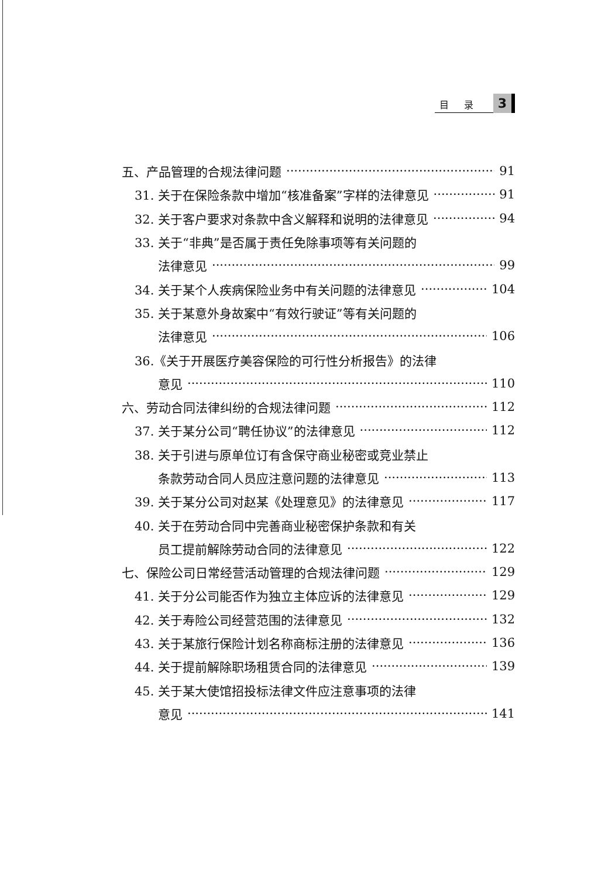目录 3
五、产品管理的合规法律问题 91
31. 关于在保险条款中增加“核准备案”字样的法律意见 91
32. 关于客户要求对条款中含义解释和说明的法律意见 94
33. 关于“非典”是否属于责任免除事项等有关问题的
法律意见 99
34. 关于某个人疾病保险业务中有关问题的法律意见 104
35. 关于某意外身故案中“有效行驶证”等有关问题的
法律意见 106
36.《关于开展医疗美容保险的可行性分析报告》的法律
意见 110
六、劳动合同法律纠纷的合规法律问题 112
37. 关于某分公司“聘任协议”的法律意见 112
38. 关于引进与原单位订有含保守商业秘密或竞业禁止
条款劳动合同人员应注意问题的法律意见 113
39. 关于某分公司对赵某《处理意见》的法律意见 117
40. 关于在劳动合同中完善商业秘密保护条款和有关
员工提前解除劳动合同的法律意见 122
七、保险公司日常经营活动管理的合规法律问题 129
41. 关于分公司能否作为独立主体应诉的法律意见 129
42. 关于寿险公司经营范围的法律意见 132
43. 关于某旅行保险计划名称商标注册的法律意见 136
44. 关于提前解除职场租赁合同的法律意见 139
45. 关于某大使馆招投标法律文件应注意事项的法律
意见 141